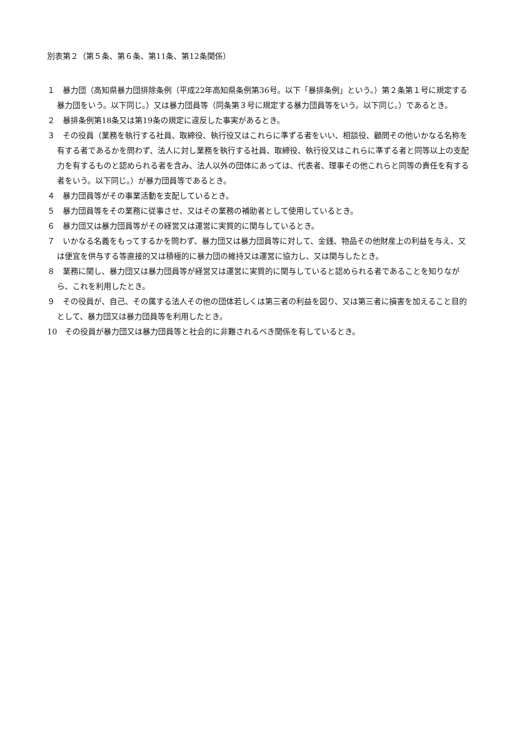別表第２（第５条、第６条、第11条、第12条関係）
１　暴力団（高知県暴力団排除条例（平成22年高知県条例第36号。以下「暴排条例」という。）第２条第１号に規定する暴力団をいう。以下同じ。）又は暴力団員等（同条第３号に規定する暴力団員等をいう。以下同じ。）であるとき。
２　暴排条例第18条又は第19条の規定に違反した事実があるとき。
３　その役員（業務を執行する社員、取締役、執行役又はこれらに準ずる者をいい、相談役、顧問その他いかなる名称を有する者であるかを問わず、法人に対し業務を執行する社員、取締役、執行役又はこれらに準ずる者と同等以上の支配力を有するものと認められる者を含み、法人以外の団体にあっては、代表者、理事その他これらと同等の責任を有する者をいう。以下同じ。）が暴力団員等であるとき。
４　暴力団員等がその事業活動を支配しているとき。
５　暴力団員等をその業務に従事させ、又はその業務の補助者として使用しているとき。
６　暴力団又は暴力団員等がその経営又は運営に実質的に関与しているとき。
７　いかなる名義をもってするかを問わず、暴力団又は暴力団員等に対して、金銭、物品その他財産上の利益を与え、又は便宜を供与する等直接的又は積極的に暴力団の維持又は運営に協力し、又は関与したとき。
８　業務に関し、暴力団又は暴力団員等が経営又は運営に実質的に関与していると認められる者であることを知りながら、これを利用したとき。
９　その役員が、自己、その属する法人その他の団体若しくは第三者の利益を図り、又は第三者に損害を加えること目的として、暴力団又は暴力団員等を利用したとき。
10　その役員が暴力団又は暴力団員等と社会的に非難されるべき関係を有しているとき。